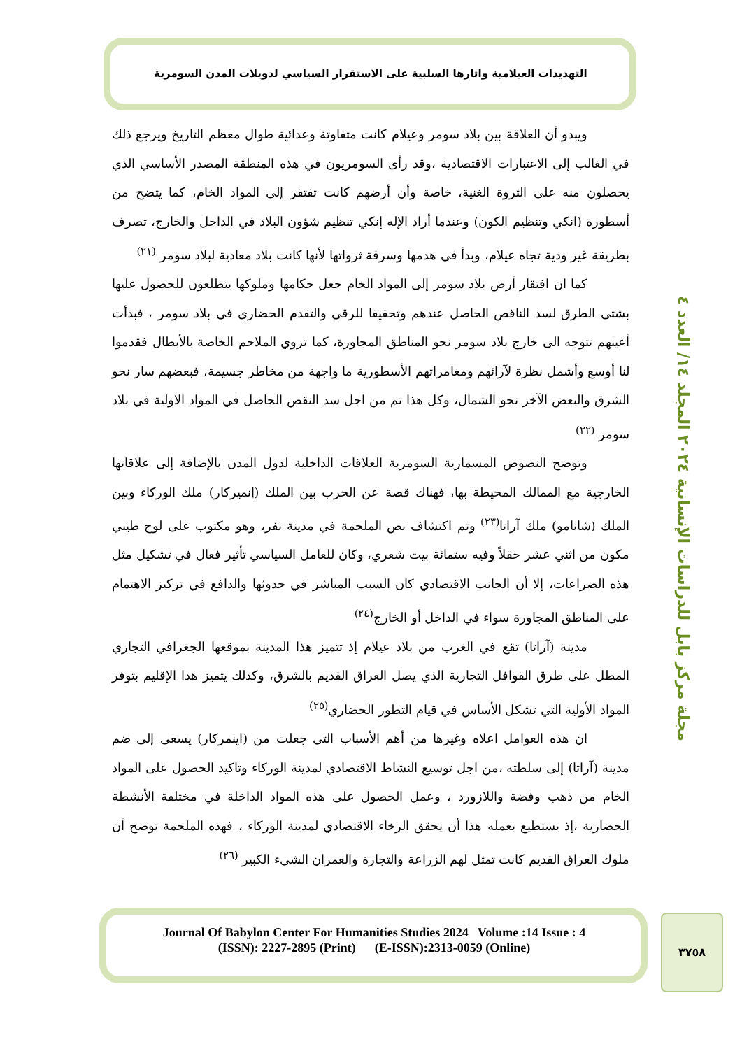التهديدات العيلامية واثارها السلبية على الاستقرار السياسي لدويلات المدن السومرية
مجلة مركز بابل للدراسات الإنسانية ٢٠٢٤ المجلد ١٤/ العدد ٤
ويبدو أن العلاقة بين بلاد سومر وعيلام كانت متفاوتة وعدائية طوال معظم التاريخ ويرجع ذلك في الغالب إلى الاعتبارات الاقتصادية ،وقد رأى السومريون في هذه المنطقة المصدر الأساسي الذي يحصلون منه على الثروة الغنية، خاصة وأن أرضهم كانت تفتقر إلى المواد الخام، كما يتضح من أسطورة (انكي وتنظيم الكون) وعندما أراد الإله إنكي تنظيم شؤون البلاد في الداخل والخارج، تصرف بطريقة غير ودية تجاه عيلام، وبدأ في هدمها وسرقة ثرواتها لأنها كانت بلاد معادية لبلاد سومر <sup>(٢١)</sup>
كما ان افتقار أرض بلاد سومر إلى المواد الخام جعل حكامها وملوكها يتطلعون للحصول عليها بشتى الطرق لسد الناقص الحاصل عندهم وتحقيقا للرقي والتقدم الحضاري في بلاد سومر ، فبدأت أعينهم تتوجه الى خارج بلاد سومر نحو المناطق المجاورة، كما تروي الملاحم الخاصة بالأبطال فقدموا لنا أوسع وأشمل نظرة لآرائهم ومغامراتهم الأسطورية ما واجهة من مخاطر جسيمة، فبعضهم سار نحو الشرق والبعض الآخر نحو الشمال، وكل هذا تم من اجل سد النقص الحاصل في المواد الاولية في بلاد سومر <sup>(٢٢)</sup>
وتوضح النصوص المسمارية السومرية العلاقات الداخلية لدول المدن بالإضافة إلى علاقاتها الخارجية مع الممالك المحيطة بها، فهناك قصة عن الحرب بين الملك (إنميركار) ملك الوركاء وبين الملك (شانامو) ملك آراتا<sup>(٢٣)</sup> وتم اكتشاف نص الملحمة في مدينة نفر، وهو مكتوب على لوح طيني مكون من اثني عشر حقلاً وفيه ستمائة بيت شعري، وكان للعامل السياسي تأثير فعال في تشكيل مثل هذه الصراعات، إلا أن الجانب الاقتصادي كان السبب المباشر في حدوثها والدافع في تركيز الاهتمام على المناطق المجاورة سواء في الداخل أو الخارج<sup>(٢٤)</sup>
مدينة (آراتا) تقع في الغرب من بلاد عيلام إذ تتميز هذا المدينة بموقعها الجغرافي التجاري المطل على طرق القوافل التجارية الذي يصل العراق القديم بالشرق، وكذلك يتميز هذا الإقليم بتوفر المواد الأولية التي تشكل الأساس في قيام التطور الحضاري<sup>(٢٥)</sup>
ان هذه العوامل اعلاه وغيرها من أهم الأسباب التي جعلت من (اينمركار) يسعى إلى ضم مدينة (آراتا) إلى سلطته ،من اجل توسيع النشاط الاقتصادي لمدينة الوركاء وتاكيد الحصول على المواد الخام من ذهب وفضة واللازورد ، وعمل الحصول على هذه المواد الداخلة في مختلفة الأنشطة الحضارية ،إذ يستطيع بعمله هذا أن يحقق الرخاء الاقتصادي لمدينة الوركاء ، فهذه الملحمة توضح أن ملوك العراق القديم كانت تمثل لهم الزراعة والتجارة والعمران الشيء الكبير <sup>(٢٦)</sup>
Journal Of Babylon Center For Humanities Studies 2024 Volume :14 Issue : 4
(ISSN): 2227-2895 (Print) (E-ISSN):2313-0059 (Online)
٣٧٥٨